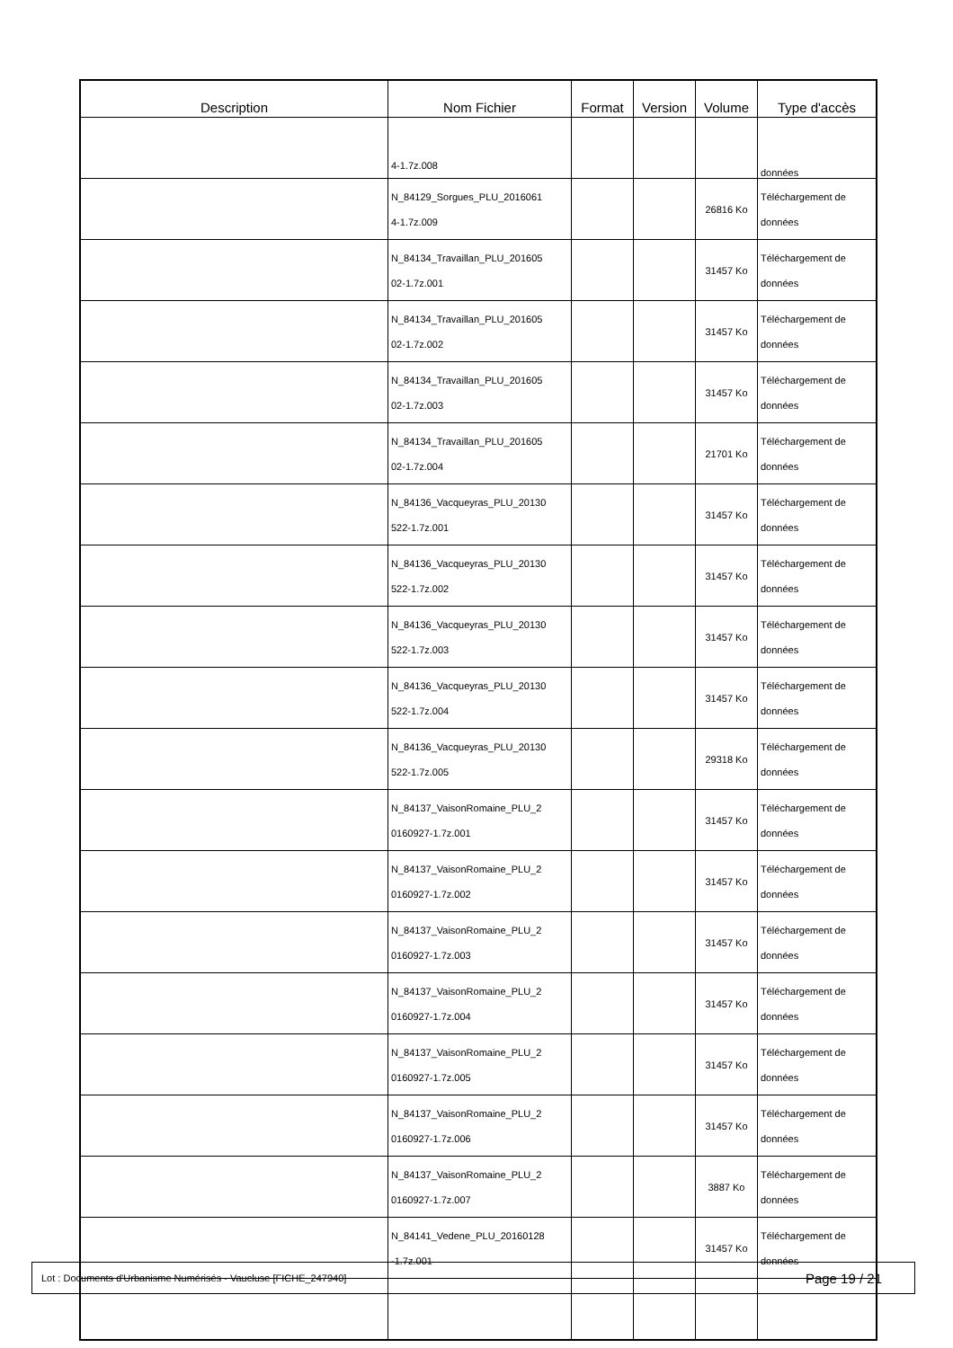| Description | Nom Fichier | Format | Version | Volume | Type d'accès |
| --- | --- | --- | --- | --- | --- |
| | 4-1.7z.008 | | | | données |
| | N_84129_Sorgues_PLU_2016061 4-1.7z.009 | | | 26816 Ko | Téléchargement de données |
| | N_84134_Travaillan_PLU_201605 02-1.7z.001 | | | 31457 Ko | Téléchargement de données |
| | N_84134_Travaillan_PLU_201605 02-1.7z.002 | | | 31457 Ko | Téléchargement de données |
| | N_84134_Travaillan_PLU_201605 02-1.7z.003 | | | 31457 Ko | Téléchargement de données |
| | N_84134_Travaillan_PLU_201605 02-1.7z.004 | | | 21701 Ko | Téléchargement de données |
| | N_84136_Vacqueyras_PLU_20130 522-1.7z.001 | | | 31457 Ko | Téléchargement de données |
| | N_84136_Vacqueyras_PLU_20130 522-1.7z.002 | | | 31457 Ko | Téléchargement de données |
| | N_84136_Vacqueyras_PLU_20130 522-1.7z.003 | | | 31457 Ko | Téléchargement de données |
| | N_84136_Vacqueyras_PLU_20130 522-1.7z.004 | | | 31457 Ko | Téléchargement de données |
| | N_84136_Vacqueyras_PLU_20130 522-1.7z.005 | | | 29318 Ko | Téléchargement de données |
| | N_84137_VaisonRomaine_PLU_2 0160927-1.7z.001 | | | 31457 Ko | Téléchargement de données |
| | N_84137_VaisonRomaine_PLU_2 0160927-1.7z.002 | | | 31457 Ko | Téléchargement de données |
| | N_84137_VaisonRomaine_PLU_2 0160927-1.7z.003 | | | 31457 Ko | Téléchargement de données |
| | N_84137_VaisonRomaine_PLU_2 0160927-1.7z.004 | | | 31457 Ko | Téléchargement de données |
| | N_84137_VaisonRomaine_PLU_2 0160927-1.7z.005 | | | 31457 Ko | Téléchargement de données |
| | N_84137_VaisonRomaine_PLU_2 0160927-1.7z.006 | | | 31457 Ko | Téléchargement de données |
| | N_84137_VaisonRomaine_PLU_2 0160927-1.7z.007 | | | 3887 Ko | Téléchargement de données |
| | N_84141_Vedene_PLU_20160128 -1.7z.001 | | | 31457 Ko | Téléchargement de données |
Lot : Documents d'Urbanisme Numérisés - Vaucluse [FICHE_247940] Page 19 / 21